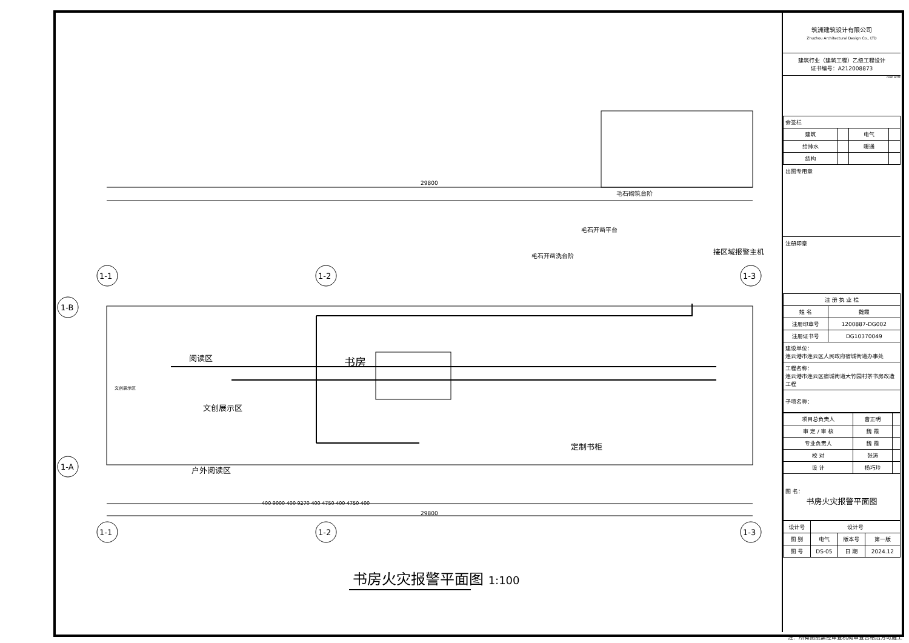29800
毛石砌筑台阶
毛石开凿平台
毛石开凿洗台阶 接区域报警主机
1-1 1-2 1-3
1-B
1-A
阅读区 书房
文创展示区
文创展示区
定制书柜
户外阅读区
400 9000 400 9270 400 4750 400 4750 400
29800
1-1 1-2 1-3
书房火灾报警平面图 1:100
筑洲建筑设计有限公司
Zhuzhou Architectural Design Co., LTD
建筑行业（建筑工程）乙级工程设计
证书编号：A212008873
CASE NOTE
| 会签栏 | | | |
| --- | --- | --- | --- |
| 建筑 | | 电气 | |
| 给排水 | | 暖通 | |
| 结构 | | | |
出图专用章
注册印章
| 注 册 执 业 栏 | |
| --- | --- |
| 姓 名 | 魏霞 |
| 注册印章号 | 1200887-DG002 |
| 注册证书号 | DG10370049 |
| 建设单位： 连云港市连云区人民政府宿城街道办事处 | |
| 工程名称： 连云港市连云区宿城街道大竹园村茶书房改造工程 | |
| 子项名称： | |
| 项目总负责人 | 曹正明 | |
| 审 定 / 审 核 | 魏 霞 | |
| 专业负责人 | 魏 霞 | |
| 校 对 | 张涛 | |
| 设 计 | 杨巧玲 | |
| 图 名： 书房火灾报警平面图 | | |
| 设计号 | 设计号 | | |
| 图 别 | 电气 | 版本号 | 第一版 |
| 图 号 | DS-05 | 日 期 | 2024.12 |
注：所有图纸需经审查机构审查合格后方可施工